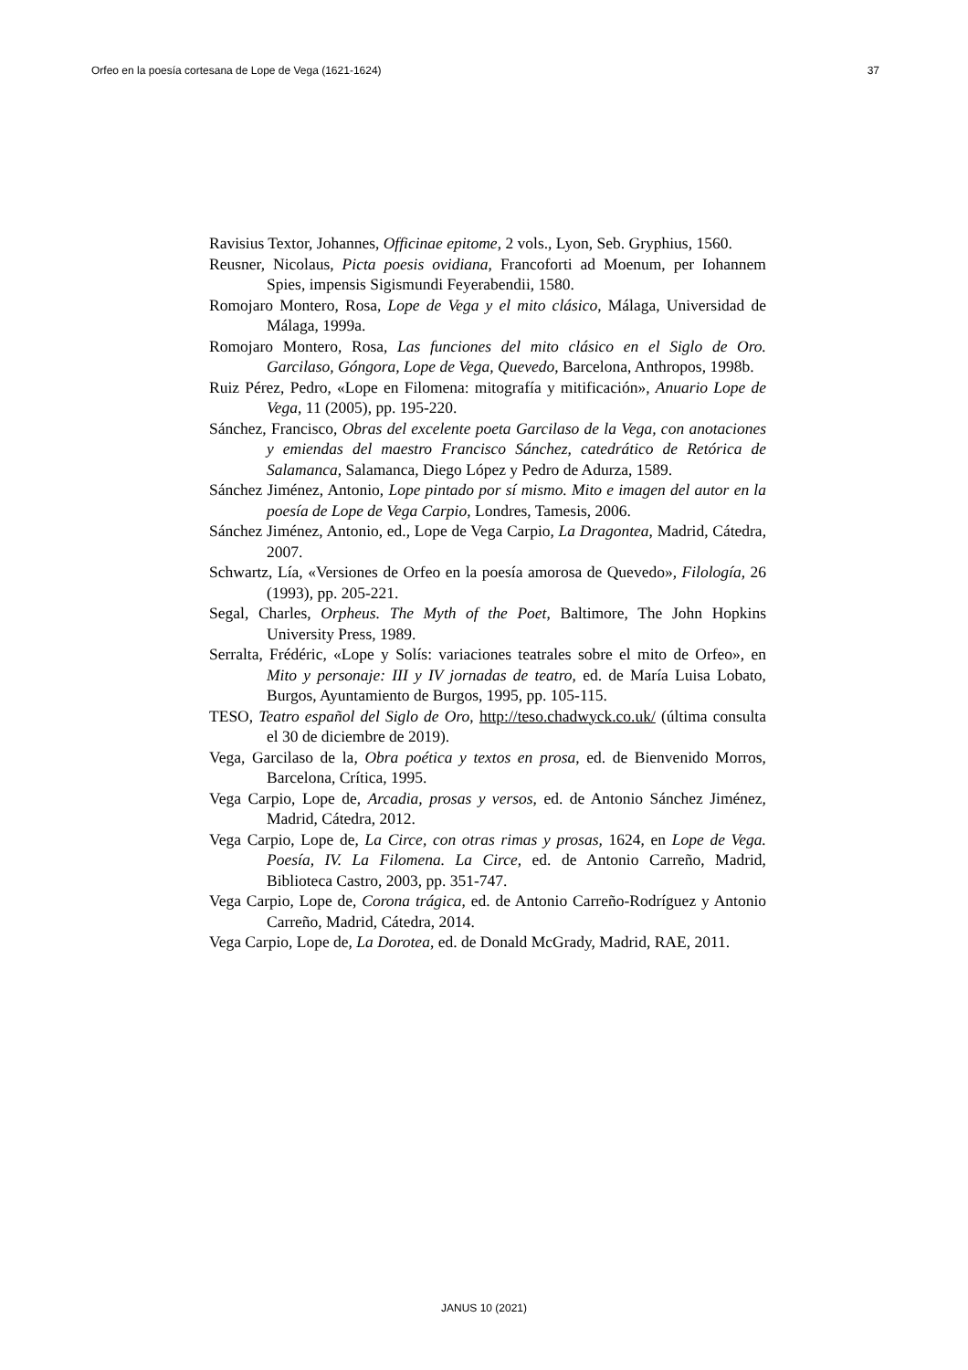Orfeo en la poesía cortesana de Lope de Vega (1621-1624) 37
Ravisius Textor, Johannes, Officinae epitome, 2 vols., Lyon, Seb. Gryphius, 1560.
Reusner, Nicolaus, Picta poesis ovidiana, Francoforti ad Moenum, per Iohannem Spies, impensis Sigismundi Feyerabendii, 1580.
Romojaro Montero, Rosa, Lope de Vega y el mito clásico, Málaga, Universidad de Málaga, 1999a.
Romojaro Montero, Rosa, Las funciones del mito clásico en el Siglo de Oro. Garcilaso, Góngora, Lope de Vega, Quevedo, Barcelona, Anthropos, 1998b.
Ruiz Pérez, Pedro, «Lope en Filomena: mitografía y mitificación», Anuario Lope de Vega, 11 (2005), pp. 195-220.
Sánchez, Francisco, Obras del excelente poeta Garcilaso de la Vega, con anotaciones y emiendas del maestro Francisco Sánchez, catedrático de Retórica de Salamanca, Salamanca, Diego López y Pedro de Adurza, 1589.
Sánchez Jiménez, Antonio, Lope pintado por sí mismo. Mito e imagen del autor en la poesía de Lope de Vega Carpio, Londres, Tamesis, 2006.
Sánchez Jiménez, Antonio, ed., Lope de Vega Carpio, La Dragontea, Madrid, Cátedra, 2007.
Schwartz, Lía, «Versiones de Orfeo en la poesía amorosa de Quevedo», Filología, 26 (1993), pp. 205-221.
Segal, Charles, Orpheus. The Myth of the Poet, Baltimore, The John Hopkins University Press, 1989.
Serralta, Frédéric, «Lope y Solís: variaciones teatrales sobre el mito de Orfeo», en Mito y personaje: III y IV jornadas de teatro, ed. de María Luisa Lobato, Burgos, Ayuntamiento de Burgos, 1995, pp. 105-115.
TESO, Teatro español del Siglo de Oro, http://teso.chadwyck.co.uk/ (última consulta el 30 de diciembre de 2019).
Vega, Garcilaso de la, Obra poética y textos en prosa, ed. de Bienvenido Morros, Barcelona, Crítica, 1995.
Vega Carpio, Lope de, Arcadia, prosas y versos, ed. de Antonio Sánchez Jiménez, Madrid, Cátedra, 2012.
Vega Carpio, Lope de, La Circe, con otras rimas y prosas, 1624, en Lope de Vega. Poesía, IV. La Filomena. La Circe, ed. de Antonio Carreño, Madrid, Biblioteca Castro, 2003, pp. 351-747.
Vega Carpio, Lope de, Corona trágica, ed. de Antonio Carreño-Rodríguez y Antonio Carreño, Madrid, Cátedra, 2014.
Vega Carpio, Lope de, La Dorotea, ed. de Donald McGrady, Madrid, RAE, 2011.
JANUS 10 (2021)